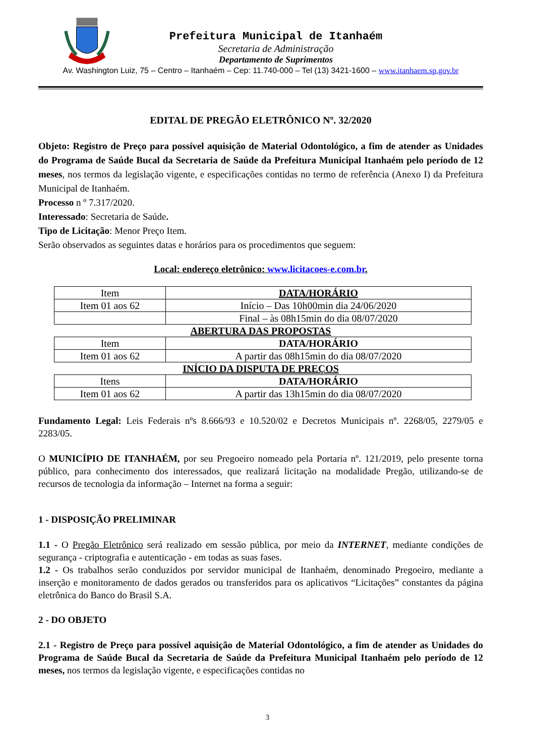Prefeitura Municipal de Itanhaém
Secretaria de Administração
Departamento de Suprimentos
Av. Washington Luiz, 75 – Centro – Itanhaém – Cep: 11.740-000 – Tel (13) 3421-1600 – www.itanhaem.sp.gov.br
EDITAL DE PREGÃO ELETRÔNICO Nº. 32/2020
Objeto: Registro de Preço para possível aquisição de Material Odontológico, a fim de atender as Unidades do Programa de Saúde Bucal da Secretaria de Saúde da Prefeitura Municipal Itanhaém pelo período de 12 meses, nos termos da legislação vigente, e especificações contidas no termo de referência (Anexo I) da Prefeitura Municipal de Itanhaém.
Processo n º 7.317/2020.
Interessado: Secretaria de Saúde.
Tipo de Licitação: Menor Preço Item.
Serão observados as seguintes datas e horários para os procedimentos que seguem:
Local: endereço eletrônico: www.licitacoes-e.com.br.
| Item | DATA/HORÁRIO |
| Item 01 aos 62 | Início – Das 10h00min dia 24/06/2020 |
| | Final – às 08h15min do dia 08/07/2020 |
ABERTURA DAS PROPOSTAS
| Item | DATA/HORÁRIO |
| Item 01 aos 62 | A partir das 08h15min do dia 08/07/2020 |
INÍCIO DA DISPUTA DE PREÇOS
| Itens | DATA/HORÁRIO |
| Item 01 aos 62 | A partir das 13h15min do dia 08/07/2020 |
Fundamento Legal: Leis Federais nºs 8.666/93 e 10.520/02 e Decretos Municipais nº. 2268/05, 2279/05 e 2283/05.
O MUNICÍPIO DE ITANHAÉM, por seu Pregoeiro nomeado pela Portaria nº. 121/2019, pelo presente torna público, para conhecimento dos interessados, que realizará licitação na modalidade Pregão, utilizando-se de recursos de tecnologia da informação – Internet na forma a seguir:
1 - DISPOSIÇÃO PRELIMINAR
1.1 - O Pregão Eletrônico será realizado em sessão pública, por meio da INTERNET, mediante condições de segurança - criptografia e autenticação - em todas as suas fases.
1.2 - Os trabalhos serão conduzidos por servidor municipal de Itanhaém, denominado Pregoeiro, mediante a inserção e monitoramento de dados gerados ou transferidos para os aplicativos “Licitações” constantes da página eletrônica do Banco do Brasil S.A.
2 - DO OBJETO
2.1 - Registro de Preço para possível aquisição de Material Odontológico, a fim de atender as Unidades do Programa de Saúde Bucal da Secretaria de Saúde da Prefeitura Municipal Itanhaém pelo período de 12 meses, nos termos da legislação vigente, e especificações contidas no
3